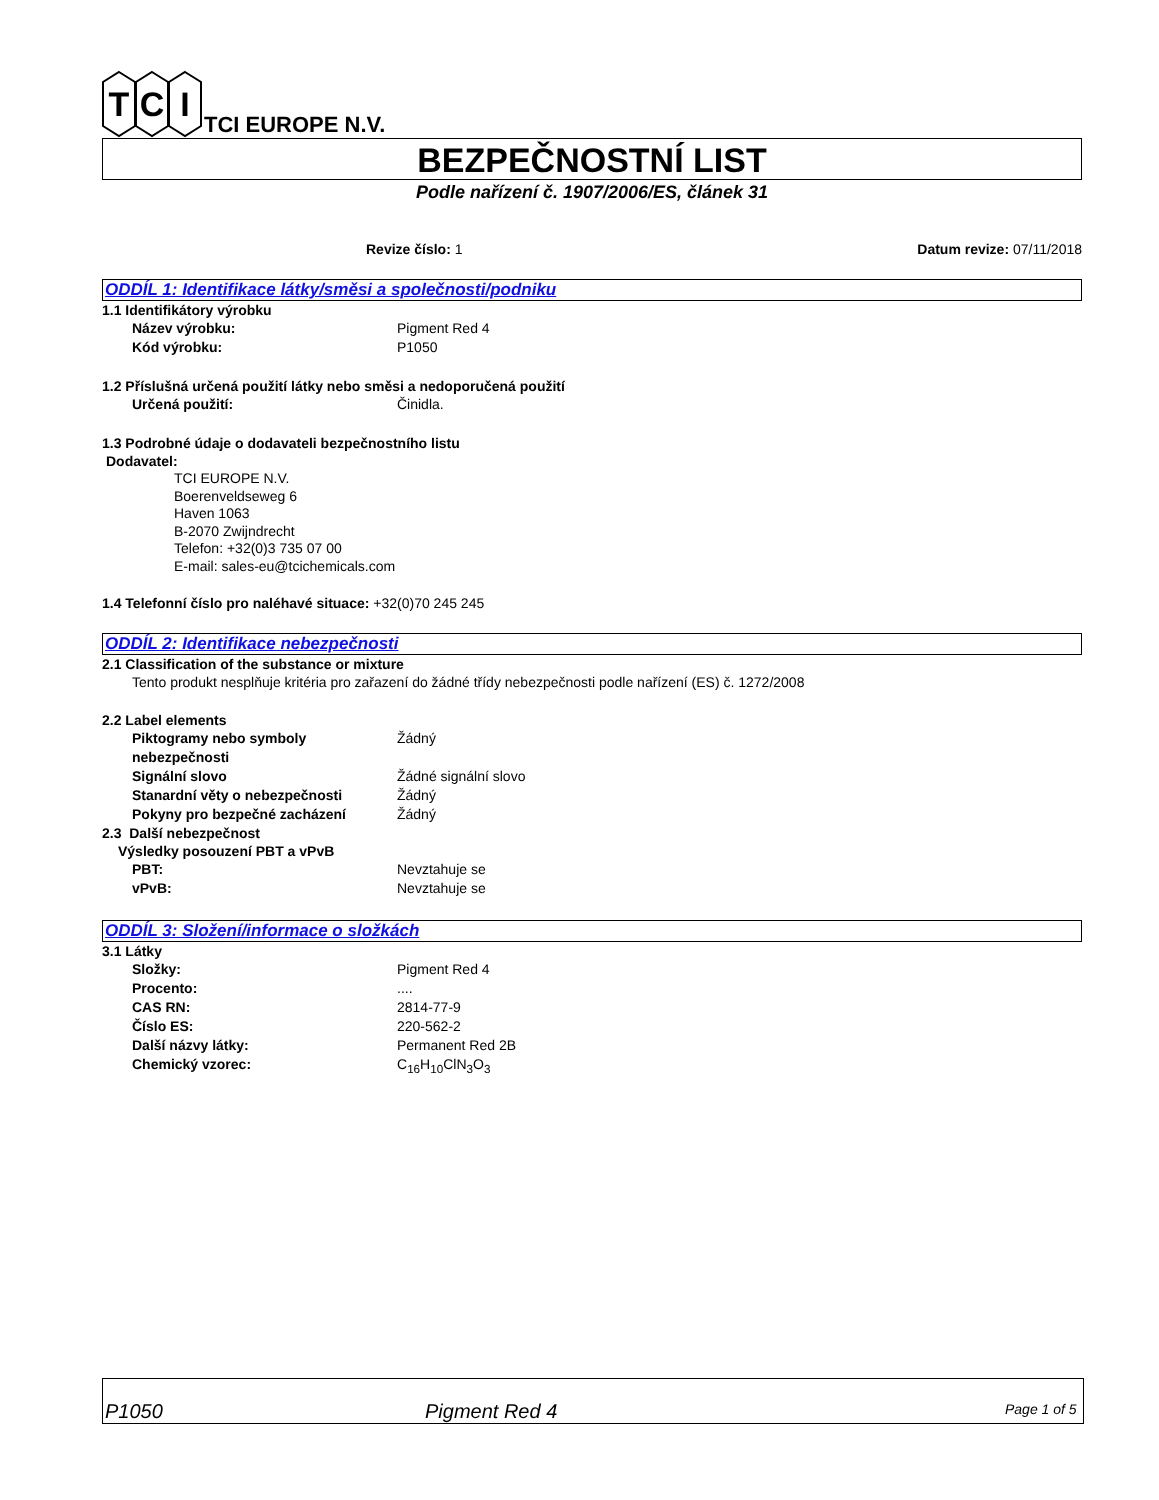T
C
I
TCI EUROPE N.V.
BEZPEČNOSTNÍ LIST
Podle nařízení č. 1907/2006/ES, článek 31
Revize číslo: 1 Datum revize: 07/11/2018
ODDÍL 1: Identifikace látky/směsi a společnosti/podniku
1.1 Identifikátory výrobku
Název výrobku: Pigment Red 4
Kód výrobku: P1050
1.2 Příslušná určená použití látky nebo směsi a nedoporučená použití
Určená použití: Činidla.
1.3 Podrobné údaje o dodavateli bezpečnostního listu
Dodavatel:
TCI EUROPE N.V.
Boerenveldseweg 6
Haven 1063
B-2070 Zwijndrecht
Telefon: +32(0)3 735 07 00
E-mail: sales-eu@tcichemicals.com
1.4 Telefonní číslo pro naléhavé situace: +32(0)70 245 245
ODDÍL 2: Identifikace nebezpečnosti
2.1 Classification of the substance or mixture
Tento produkt nesplňuje kritéria pro zařazení do žádné třídy nebezpečnosti podle nařízení (ES) č. 1272/2008
2.2 Label elements
Piktogramy nebo symboly nebezpečnosti Žádný
Signální slovo Žádné signální slovo
Stanardní věty o nebezpečnosti Žádný
Pokyny pro bezpečné zacházení Žádný
2.3 Další nebezpečnost
Výsledky posouzení PBT a vPvB
PBT: Nevztahuje se
vPvB: Nevztahuje se
ODDÍL 3: Složení/informace o složkách
3.1 Látky
Složky: Pigment Red 4
Procento:....
CAS RN: 2814-77-9
Číslo ES: 220-562-2
Další názvy látky: Permanent Red 2B
Chemický vzorec: C<sub>16</sub>H<sub>10</sub>ClN<sub>3</sub>O<sub>3</sub>
P1050 Pigment Red 4 Page 1 of 5